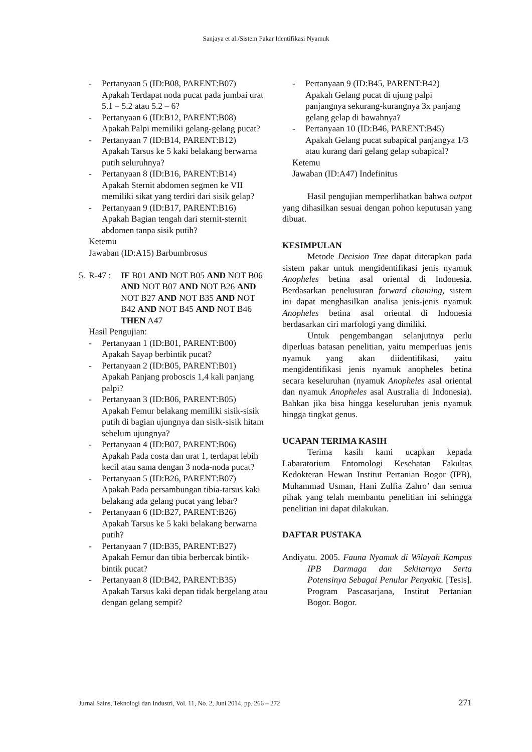Sanjaya et al./Sistem Pakar Identifikasi Nyamuk
- Pertanyaan 5 (ID:B08, PARENT:B07)
Apakah Terdapat noda pucat pada jumbai urat 5.1 – 5.2 atau 5.2 – 6?
- Pertanyaan 6 (ID:B12, PARENT:B08)
Apakah Palpi memiliki gelang-gelang pucat?
- Pertanyaan 7 (ID:B14, PARENT:B12)
Apakah Tarsus ke 5 kaki belakang berwarna putih seluruhnya?
- Pertanyaan 8 (ID:B16, PARENT:B14)
Apakah Sternit abdomen segmen ke VII memiliki sikat yang terdiri dari sisik gelap?
- Pertanyaan 9 (ID:B17, PARENT:B16)
Apakah Bagian tengah dari sternit-sternit abdomen tanpa sisik putih?
Ketemu
Jawaban (ID:A15) Barbumbrosus
5. R-47 : IF B01 AND NOT B05 AND NOT B06 AND NOT B07 AND NOT B26 AND NOT B27 AND NOT B35 AND NOT B42 AND NOT B45 AND NOT B46 THEN A47
Hasil Pengujian:
- Pertanyaan 1 (ID:B01, PARENT:B00)
Apakah Sayap berbintik pucat?
- Pertanyaan 2 (ID:B05, PARENT:B01)
Apakah Panjang proboscis 1,4 kali panjang palpi?
- Pertanyaan 3 (ID:B06, PARENT:B05)
Apakah Femur belakang memiliki sisik-sisik putih di bagian ujungnya dan sisik-sisik hitam sebelum ujungnya?
- Pertanyaan 4 (ID:B07, PARENT:B06)
Apakah Pada costa dan urat 1, terdapat lebih kecil atau sama dengan 3 noda-noda pucat?
- Pertanyaan 5 (ID:B26, PARENT:B07)
Apakah Pada persambungan tibia-tarsus kaki belakang ada gelang pucat yang lebar?
- Pertanyaan 6 (ID:B27, PARENT:B26)
Apakah Tarsus ke 5 kaki belakang berwarna putih?
- Pertanyaan 7 (ID:B35, PARENT:B27)
Apakah Femur dan tibia berbercak bintik-bintik pucat?
- Pertanyaan 8 (ID:B42, PARENT:B35)
Apakah Tarsus kaki depan tidak bergelang atau dengan gelang sempit?
- Pertanyaan 9 (ID:B45, PARENT:B42)
Apakah Gelang pucat di ujung palpi panjangnya sekurang-kurangnya 3x panjang gelang gelap di bawahnya?
- Pertanyaan 10 (ID:B46, PARENT:B45)
Apakah Gelang pucat subapical panjangya 1/3 atau kurang dari gelang gelap subapical?
Ketemu
Jawaban (ID:A47) Indefinitus
Hasil pengujian memperlihatkan bahwa output yang dihasilkan sesuai dengan pohon keputusan yang dibuat.
KESIMPULAN
Metode Decision Tree dapat diterapkan pada sistem pakar untuk mengidentifikasi jenis nyamuk Anopheles betina asal oriental di Indonesia. Berdasarkan penelusuran forward chaining, sistem ini dapat menghasilkan analisa jenis-jenis nyamuk Anopheles betina asal oriental di Indonesia berdasarkan ciri marfologi yang dimiliki.
Untuk pengembangan selanjutnya perlu diperluas batasan penelitian, yaitu memperluas jenis nyamuk yang akan diidentifikasi, yaitu mengidentifikasi jenis nyamuk anopheles betina secara keseluruhan (nyamuk Anopheles asal oriental dan nyamuk Anopheles asal Australia di Indonesia). Bahkan jika bisa hingga keseluruhan jenis nyamuk hingga tingkat genus.
UCAPAN TERIMA KASIH
Terima kasih kami ucapkan kepada Labaratorium Entomologi Kesehatan Fakultas Kedokteran Hewan Institut Pertanian Bogor (IPB), Muhammad Usman, Hani Zulfia Zahro’ dan semua pihak yang telah membantu penelitian ini sehingga penelitian ini dapat dilakukan.
DAFTAR PUSTAKA
Andiyatu. 2005. Fauna Nyamuk di Wilayah Kampus IPB Darmaga dan Sekitarnya Serta Potensinya Sebagai Penular Penyakit. [Tesis]. Program Pascasarjana, Institut Pertanian Bogor. Bogor.
Jurnal Sains, Teknologi dan Industri, Vol. 11, No. 2, Juni 2014, pp. 266 – 272 271